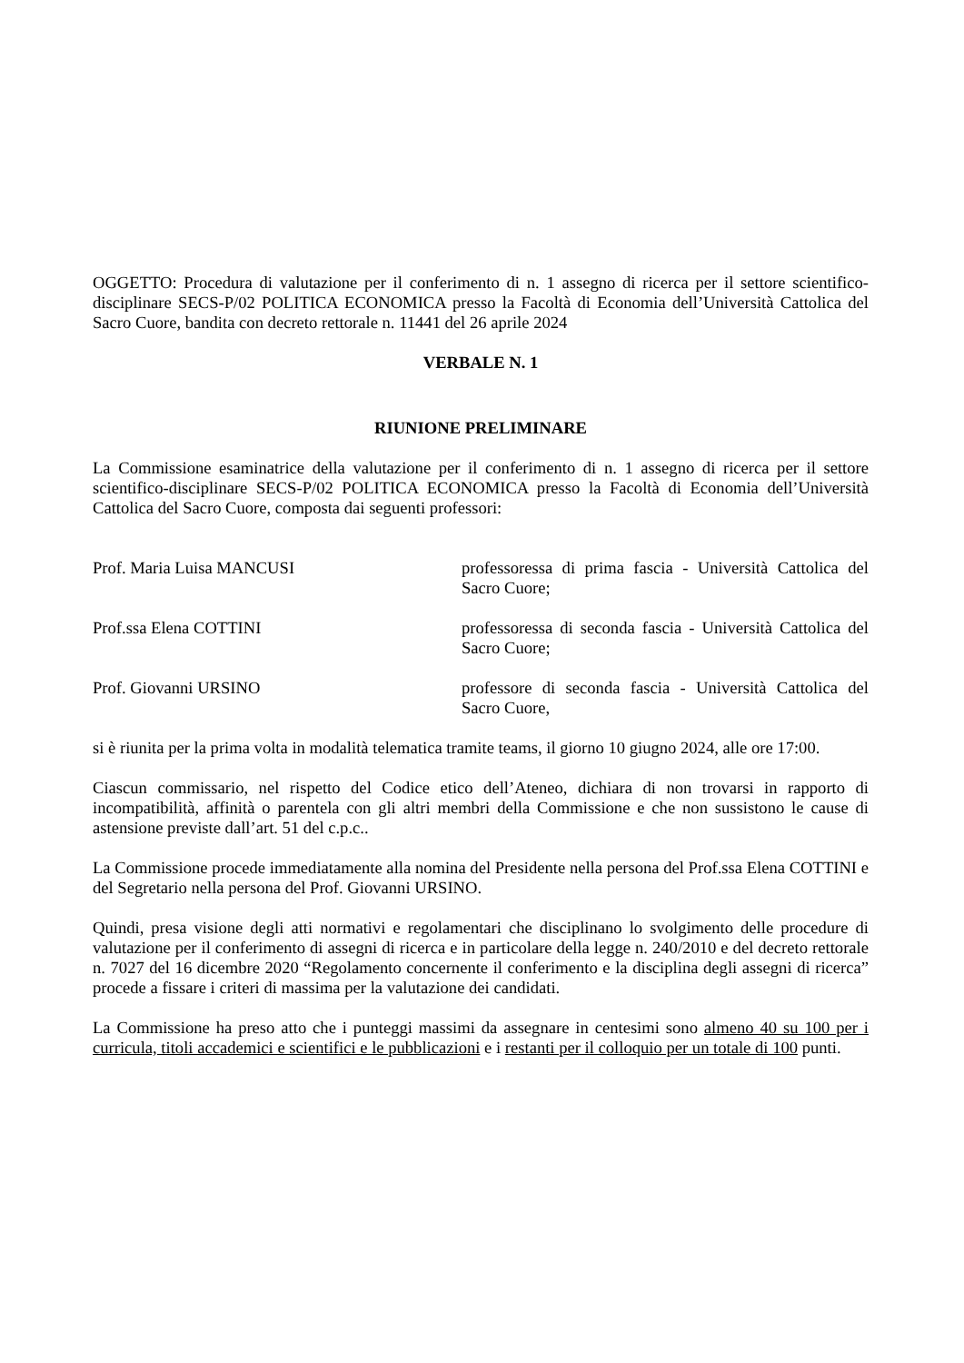OGGETTO: Procedura di valutazione per il conferimento di n. 1 assegno di ricerca per il settore scientifico-disciplinare SECS-P/02 POLITICA ECONOMICA presso la Facoltà di Economia dell’Università Cattolica del Sacro Cuore, bandita con decreto rettorale n. 11441 del 26 aprile 2024
VERBALE N. 1
RIUNIONE PRELIMINARE
La Commissione esaminatrice della valutazione per il conferimento di n. 1 assegno di ricerca per il settore scientifico-disciplinare SECS-P/02 POLITICA ECONOMICA presso la Facoltà di Economia dell’Università Cattolica del Sacro Cuore, composta dai seguenti professori:
Prof. Maria Luisa MANCUSI professoressa di prima fascia - Università Cattolica del Sacro Cuore;
Prof.ssa Elena COTTINI professoressa di seconda fascia - Università Cattolica del Sacro Cuore;
Prof. Giovanni URSINO professore di seconda fascia - Università Cattolica del Sacro Cuore,
si è riunita per la prima volta in modalità telematica tramite teams, il giorno 10 giugno 2024, alle ore 17:00.
Ciascun commissario, nel rispetto del Codice etico dell’Ateneo, dichiara di non trovarsi in rapporto di incompatibilità, affinità o parentela con gli altri membri della Commissione e che non sussistono le cause di astensione previste dall’art. 51 del c.p.c..
La Commissione procede immediatamente alla nomina del Presidente nella persona del Prof.ssa Elena COTTINI e del Segretario nella persona del Prof. Giovanni URSINO.
Quindi, presa visione degli atti normativi e regolamentari che disciplinano lo svolgimento delle procedure di valutazione per il conferimento di assegni di ricerca e in particolare della legge n. 240/2010 e del decreto rettorale n. 7027 del 16 dicembre 2020 “Regolamento concernente il conferimento e la disciplina degli assegni di ricerca” procede a fissare i criteri di massima per la valutazione dei candidati.
La Commissione ha preso atto che i punteggi massimi da assegnare in centesimi sono almeno 40 su 100 per i curricula, titoli accademici e scientifici e le pubblicazioni e i restanti per il colloquio per un totale di 100 punti.